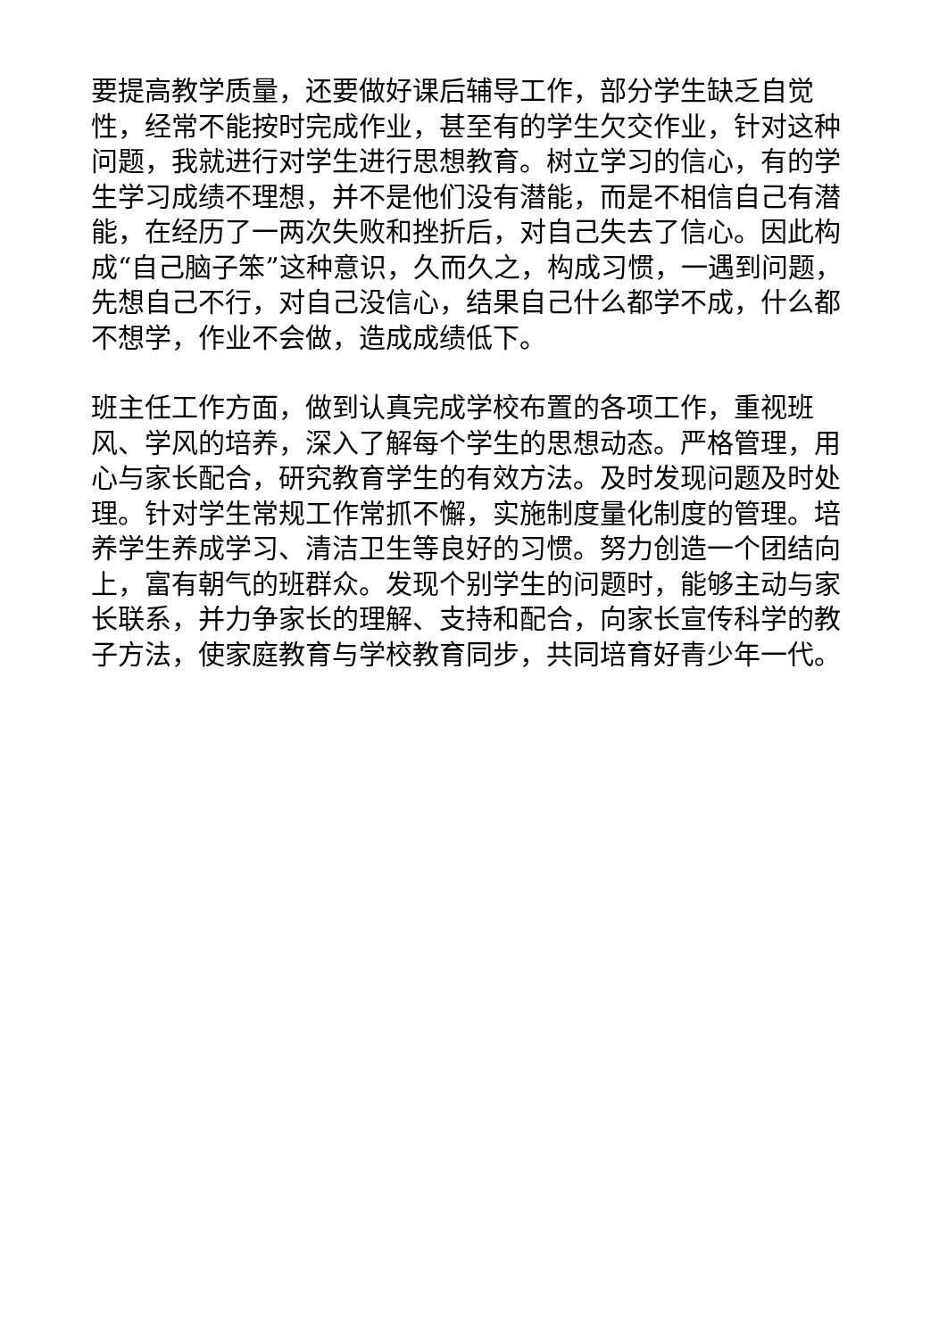要提高教学质量，还要做好课后辅导工作，部分学生缺乏自觉性，经常不能按时完成作业，甚至有的学生欠交作业，针对这种问题，我就进行对学生进行思想教育。树立学习的信心，有的学生学习成绩不理想，并不是他们没有潜能，而是不相信自己有潜能，在经历了一两次失败和挫折后，对自己失去了信心。因此构成“自己脑子笨”这种意识，久而久之，构成习惯，一遇到问题，先想自己不行，对自己没信心，结果自己什么都学不成，什么都不想学，作业不会做，造成成绩低下。
班主任工作方面，做到认真完成学校布置的各项工作，重视班风、学风的培养，深入了解每个学生的思想动态。严格管理，用心与家长配合，研究教育学生的有效方法。及时发现问题及时处理。针对学生常规工作常抓不懈，实施制度量化制度的管理。培养学生养成学习、清洁卫生等良好的习惯。努力创造一个团结向上，富有朝气的班群众。发现个别学生的问题时，能够主动与家长联系，并力争家长的理解、支持和配合，向家长宣传科学的教子方法，使家庭教育与学校教育同步，共同培育好青少年一代。